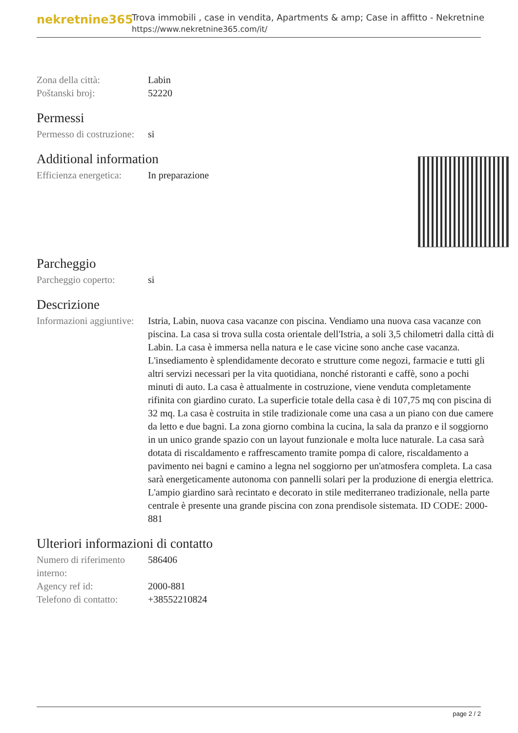nekretnine365
Trova immobili , case in vendita, Apartments & amp; Case in affitto - Nekretnine
https://www.nekretnine365.com/it/
| Zona della città: | Labin |
| Poštanski broj: | 52220 |
Permessi
| Permesso di costruzione: | si |
Additional information
| Efficienza energetica: | In preparazione |
Parcheggio
| Parcheggio coperto: | si |
Descrizione
| Informazioni aggiuntive: | Istria, Labin, nuova casa vacanze con piscina. Vendiamo una nuova casa vacanze con piscina. La casa si trova sulla costa orientale dell'Istria, a soli 3,5 chilometri dalla città di Labin. La casa è immersa nella natura e le case vicine sono anche case vacanza. L'insediamento è splendidamente decorato e strutture come negozi, farmacie e tutti gli altri servizi necessari per la vita quotidiana, nonché ristoranti e caffè, sono a pochi minuti di auto. La casa è attualmente in costruzione, viene venduta completamente rifinita con giardino curato. La superficie totale della casa è di 107,75 mq con piscina di 32 mq. La casa è costruita in stile tradizionale come una casa a un piano con due camere da letto e due bagni. La zona giorno combina la cucina, la sala da pranzo e il soggiorno in un unico grande spazio con un layout funzionale e molta luce naturale. La casa sarà dotata di riscaldamento e raffrescamento tramite pompa di calore, riscaldamento a pavimento nei bagni e camino a legna nel soggiorno per un'atmosfera completa. La casa sarà energeticamente autonoma con pannelli solari per la produzione di energia elettrica. L'ampio giardino sarà recintato e decorato in stile mediterraneo tradizionale, nella parte centrale è presente una grande piscina con zona prendisole sistemata. ID CODE: 2000-881 |
Ulteriori informazioni di contatto
| Numero di riferimento interno: | 586406 |
| Agency ref id: | 2000-881 |
| Telefono di contatto: | +38552210824 |
page 2 / 2